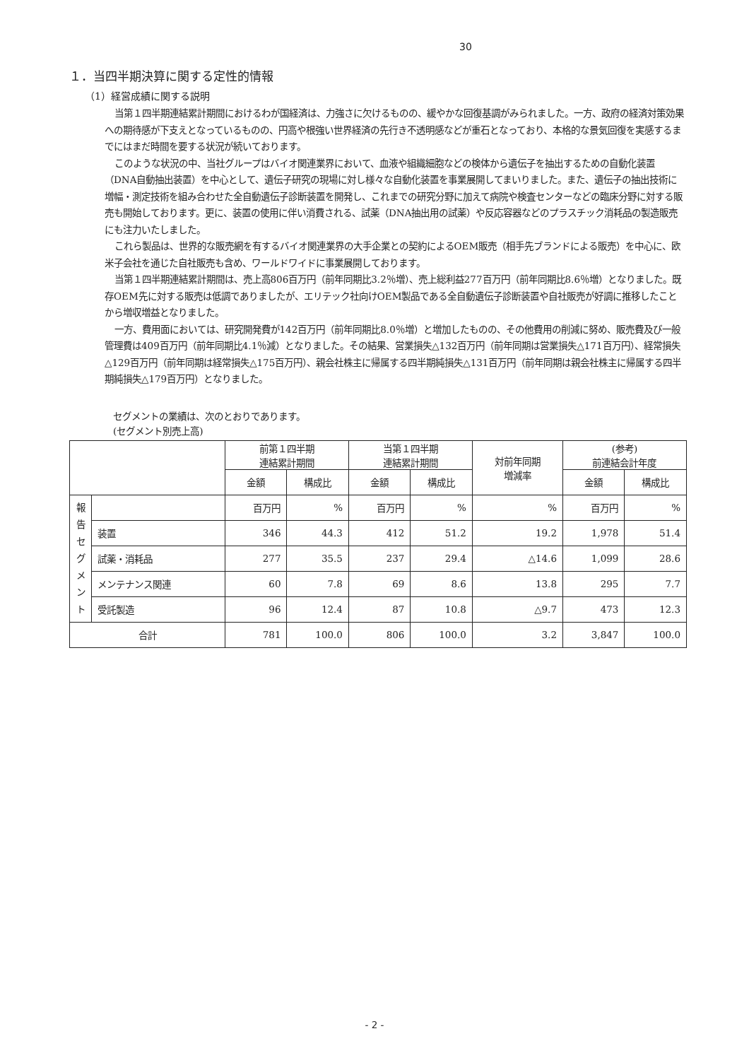30
１．当四半期決算に関する定性的情報
（1）経営成績に関する説明
当第１四半期連結累計期間におけるわが国経済は、力強さに欠けるものの、緩やかな回復基調がみられました。一方、政府の経済対策効果への期待感が下支えとなっているものの、円高や根強い世界経済の先行き不透明感などが重石となっており、本格的な景気回復を実感するまでにはまだ時間を要する状況が続いております。
このような状況の中、当社グループはバイオ関連業界において、血液や組織細胞などの検体から遺伝子を抽出するための自動化装置（DNA自動抽出装置）を中心として、遺伝子研究の現場に対し様々な自動化装置を事業展開してまいりました。また、遺伝子の抽出技術に増幅・測定技術を組み合わせた全自動遺伝子診断装置を開発し、これまでの研究分野に加えて病院や検査センターなどの臨床分野に対する販売も開始しております。更に、装置の使用に伴い消費される、試薬（DNA抽出用の試薬）や反応容器などのプラスチック消耗品の製造販売にも注力いたしました。
これら製品は、世界的な販売網を有するバイオ関連業界の大手企業との契約によるOEM販売（相手先ブランドによる販売）を中心に、欧米子会社を通じた自社販売も含め、ワールドワイドに事業展開しております。
当第１四半期連結累計期間は、売上高806百万円（前年同期比3.2％増）、売上総利益277百万円（前年同期比8.6％増）となりました。既存OEM先に対する販売は低調でありましたが、エリテック社向けOEM製品である全自動遺伝子診断装置や自社販売が好調に推移したことから増収増益となりました。
一方、費用面においては、研究開発費が142百万円（前年同期比8.0％増）と増加したものの、その他費用の削減に努め、販売費及び一般管理費は409百万円（前年同期比4.1％減）となりました。その結果、営業損失△132百万円（前年同期は営業損失△171百万円）、経常損失△129百万円（前年同期は経常損失△175百万円）、親会社株主に帰属する四半期純損失△131百万円（前年同期は親会社株主に帰属する四半期純損失△179百万円）となりました。
セグメントの業績は、次のとおりであります。
(セグメント別売上高)
| | | 前第１四半期 連結累計期間 | | 当第１四半期 連結累計期間 | | 対前年同期 増減率 | (参考) 前連結会計年度 | |
| --- | --- | --- | --- | --- | --- | --- | --- | --- |
| | | 金額 | 構成比 | 金額 | 構成比 | | 金額 | 構成比 |
| 報 告 セ グ メ ン ト | | 百万円 | % | 百万円 | % | % | 百万円 | % |
| | 装置 | 346 | 44.3 | 412 | 51.2 | 19.2 | 1,978 | 51.4 |
| | 試薬・消耗品 | 277 | 35.5 | 237 | 29.4 | △14.6 | 1,099 | 28.6 |
| | メンテナンス関連 | 60 | 7.8 | 69 | 8.6 | 13.8 | 295 | 7.7 |
| | 受託製造 | 96 | 12.4 | 87 | 10.8 | △9.7 | 473 | 12.3 |
| 合計 | | 781 | 100.0 | 806 | 100.0 | 3.2 | 3,847 | 100.0 |
- 2 -